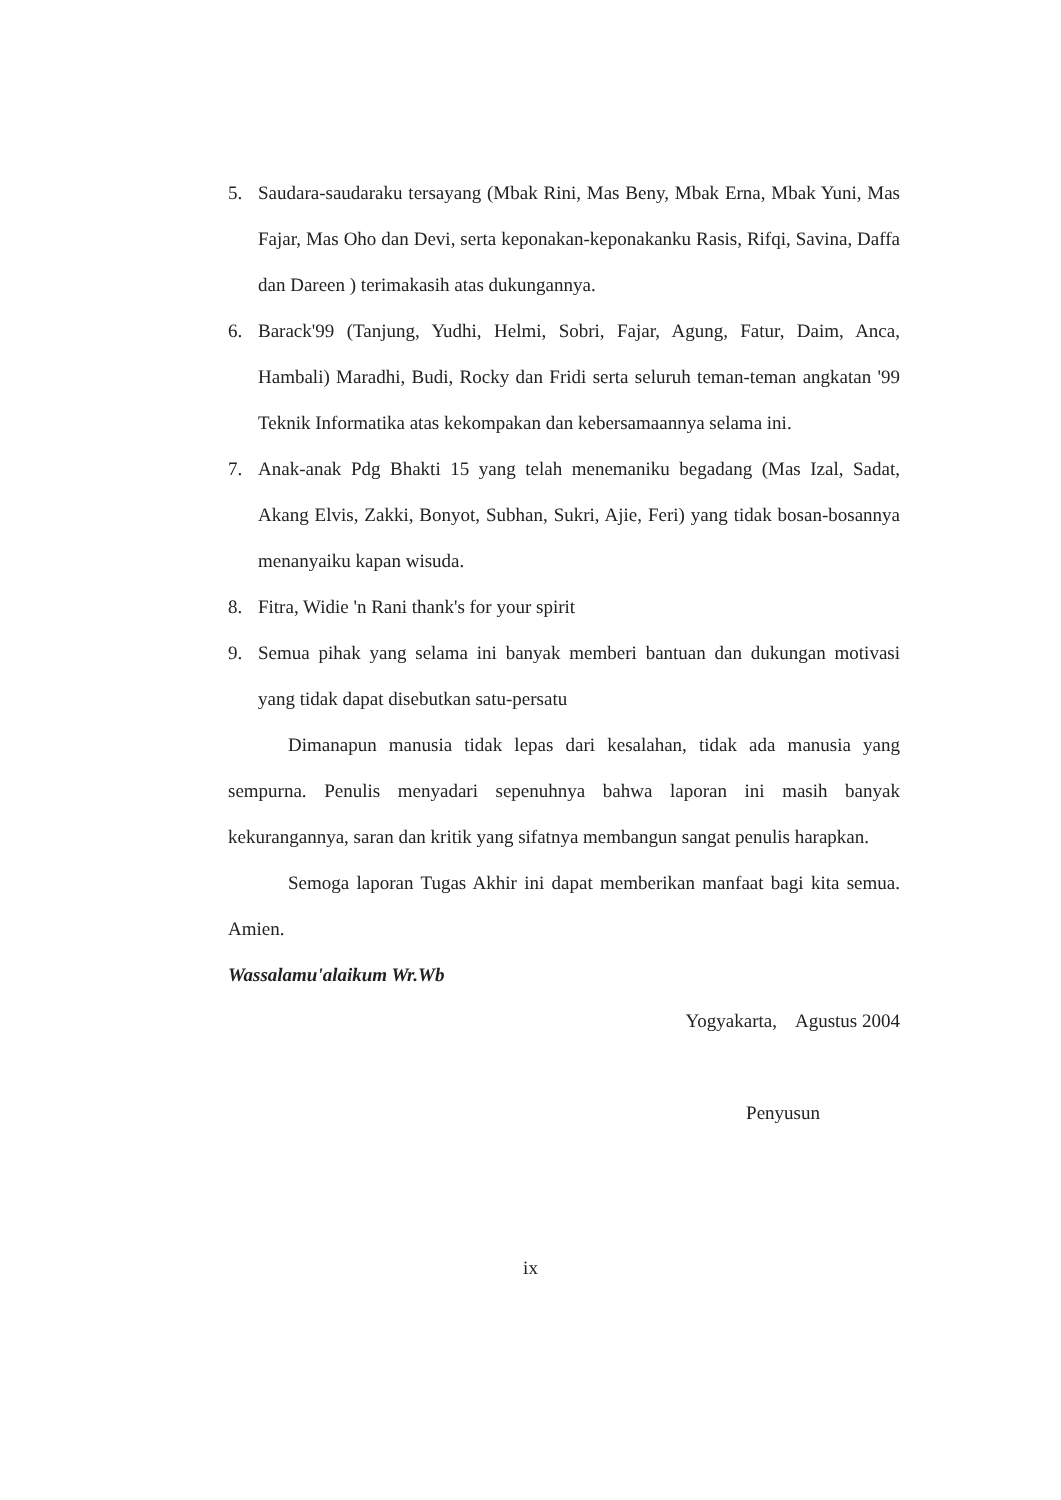5. Saudara-saudaraku tersayang (Mbak Rini, Mas Beny, Mbak Erna, Mbak Yuni, Mas Fajar, Mas Oho dan Devi, serta keponakan-keponakanku Rasis, Rifqi, Savina, Daffa dan Dareen ) terimakasih atas dukungannya.
6. Barack'99 (Tanjung, Yudhi, Helmi, Sobri, Fajar, Agung, Fatur, Daim, Anca, Hambali) Maradhi, Budi, Rocky dan Fridi serta seluruh teman-teman angkatan '99 Teknik Informatika atas kekompakan dan kebersamaannya selama ini.
7. Anak-anak Pdg Bhakti 15 yang telah menemaniku begadang (Mas Izal, Sadat, Akang Elvis, Zakki, Bonyot, Subhan, Sukri, Ajie, Feri) yang tidak bosan-bosannya menanyaiku kapan wisuda.
8. Fitra, Widie 'n Rani thank's for your spirit
9. Semua pihak yang selama ini banyak memberi bantuan dan dukungan motivasi yang tidak dapat disebutkan satu-persatu
Dimanapun manusia tidak lepas dari kesalahan, tidak ada manusia yang sempurna. Penulis menyadari sepenuhnya bahwa laporan ini masih banyak kekurangannya, saran dan kritik yang sifatnya membangun sangat penulis harapkan.
Semoga laporan Tugas Akhir ini dapat memberikan manfaat bagi kita semua. Amien.
Wassalamu'alaikum Wr.Wb
Yogyakarta, Agustus 2004
Penyusun
ix